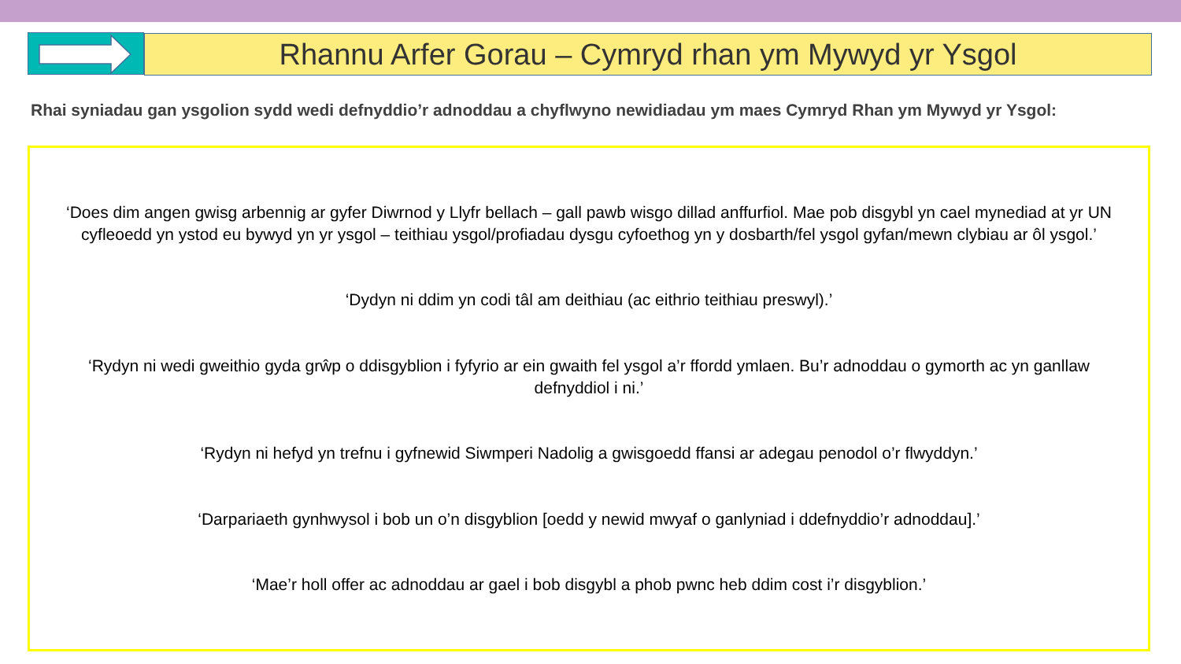Rhannu Arfer Gorau – Cymryd rhan ym Mywyd yr Ysgol
Rhai syniadau gan ysgolion sydd wedi defnyddio’r adnoddau a chyflwyno newidiadau ym maes Cymryd Rhan ym Mywyd yr Ysgol:
‘Does dim angen gwisg arbennig ar gyfer Diwrnod y Llyfr bellach – gall pawb wisgo dillad anffurfiol. Mae pob disgybl yn cael mynediad at yr UN cyfleoedd yn ystod eu bywyd yn yr ysgol – teithiau ysgol/profiadau dysgu cyfoethog yn y dosbarth/fel ysgol gyfan/mewn clybiau ar ôl ysgol.’
‘Dydyn ni ddim yn codi tâl am deithiau (ac eithrio teithiau preswyl).’
‘Rydyn ni wedi gweithio gyda grŵp o ddisgyblion i fyfyrio ar ein gwaith fel ysgol a’r ffordd ymlaen. Bu’r adnoddau o gymorth ac yn ganllaw defnyddiol i ni.’
‘Rydyn ni hefyd yn trefnu i gyfnewid Siwmperi Nadolig a gwisgoedd ffansi ar adegau penodol o’r flwyddyn.’
‘Darpariaeth gynhwysol i bob un o’n disgyblion [oedd y newid mwyaf o ganlyniad i ddefnyddio’r adnoddau].’
‘Mae’r holl offer ac adnoddau ar gael i bob disgybl a phob pwnc heb ddim cost i’r disgyblion.’